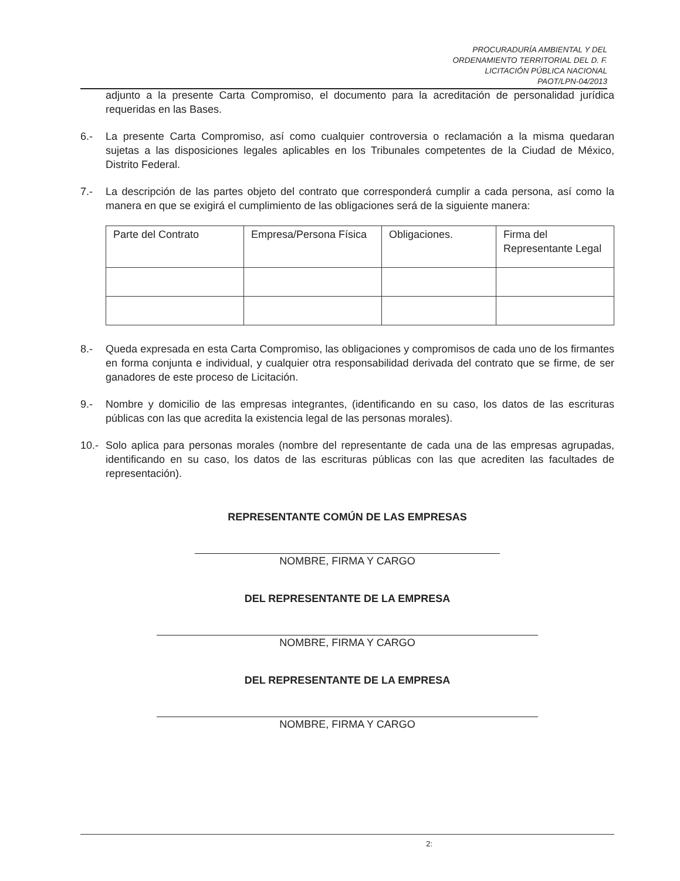PROCURADURÍA AMBIENTAL Y DEL
ORDENAMIENTO TERRITORIAL DEL D. F.
LICITACIÓN PÚBLICA NACIONAL
PAOT/LPN-04/2013
adjunto a la presente Carta Compromiso, el documento para la acreditación de personalidad jurídica requeridas en las Bases.
6.- La presente Carta Compromiso, así como cualquier controversia o reclamación a la misma quedaran sujetas a las disposiciones legales aplicables en los Tribunales competentes de la Ciudad de México, Distrito Federal.
7.- La descripción de las partes objeto del contrato que corresponderá cumplir a cada persona, así como la manera en que se exigirá el cumplimiento de las obligaciones será de la siguiente manera:
| Parte del Contrato | Empresa/Persona Física | Obligaciones. | Firma del Representante Legal |
8.- Queda expresada en esta Carta Compromiso, las obligaciones y compromisos de cada uno de los firmantes en forma conjunta e individual, y cualquier otra responsabilidad derivada del contrato que se firme, de ser ganadores de este proceso de Licitación.
9.- Nombre y domicilio de las empresas integrantes, (identificando en su caso, los datos de las escrituras públicas con las que acredita la existencia legal de las personas morales).
10.- Solo aplica para personas morales (nombre del representante de cada una de las empresas agrupadas, identificando en su caso, los datos de las escrituras públicas con las que acrediten las facultades de representación).
REPRESENTANTE COMÚN DE LAS EMPRESAS
NOMBRE, FIRMA Y CARGO
DEL REPRESENTANTE DE LA EMPRESA
NOMBRE, FIRMA Y CARGO
DEL REPRESENTANTE DE LA EMPRESA
NOMBRE, FIRMA Y CARGO
2: